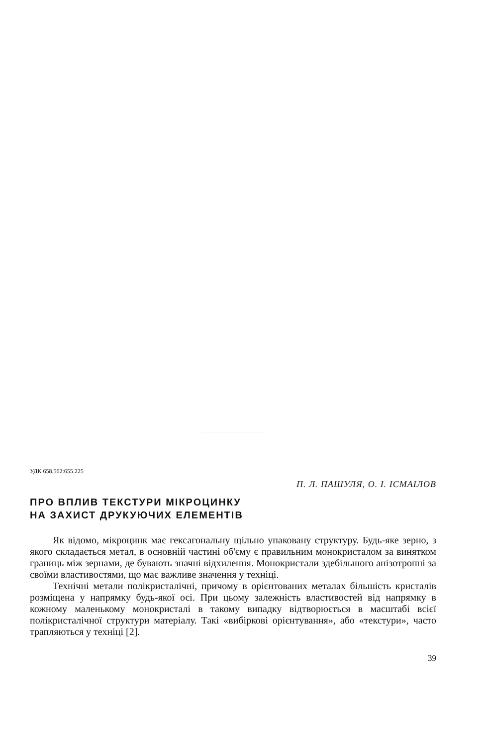УДК 658.562:655.225
П. Л. ПАШУЛЯ, О. І. ІСМАІЛОВ
ПРО ВПЛИВ ТЕКСТУРИ МІКРОЦИНКУ
НА ЗАХИСТ ДРУКУЮЧИХ ЕЛЕМЕНТІВ
Як відомо, мікроцинк має гексагональну щільно упаковану структуру. Будь-яке зерно, з якого складається метал, в основній частині об'єму є правильним монокристалом за винятком границь між зернами, де бувають значні відхилення. Монокристали здебільшого анізотропні за своїми властивостями, що має важливе значення у техніці.
Технічні метали полікристалічні, причому в орієнтованих металах більшість кристалів розміщена у напрямку будь-якої осі. При цьому залежність властивостей від напрямку в кожному маленькому монокристалі в такому випадку відтворюється в масштабі всієї полікристалічної структури матеріалу. Такі «вибіркові орієнтування», або «текстури», часто трапляються у техніці [2].
39